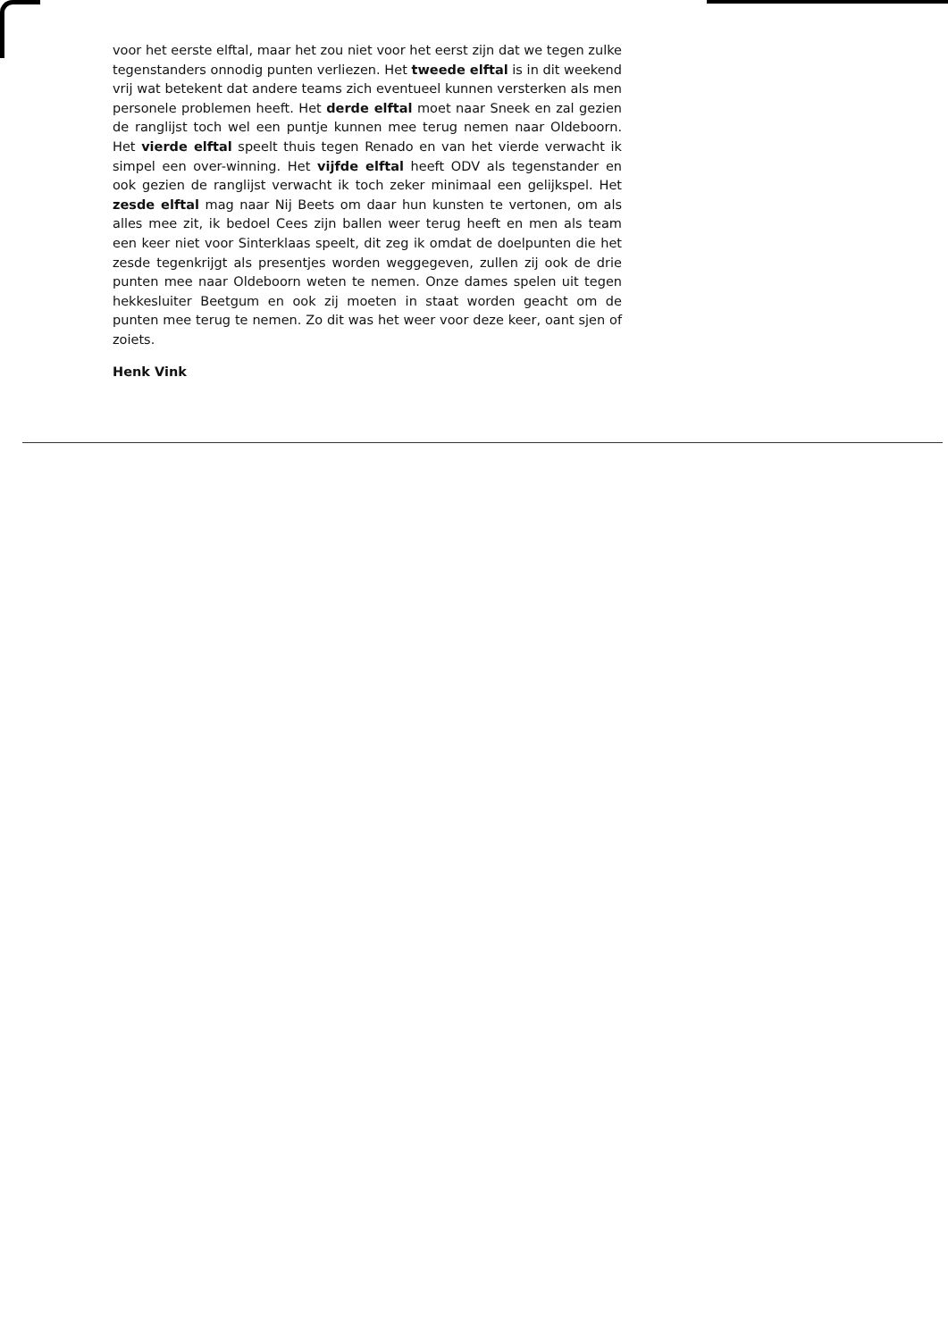voor het eerste elftal, maar het zou niet voor het eerst zijn dat we tegen zulke tegenstanders onnodig punten verliezen. Het tweede elftal is in dit weekend vrij wat betekent dat andere teams zich eventueel kunnen versterken als men personele problemen heeft. Het derde elftal moet naar Sneek en zal gezien de ranglijst toch wel een puntje kunnen mee terug nemen naar Oldeboorn. Het vierde elftal speelt thuis tegen Renado en van het vierde verwacht ik simpel een over-winning. Het vijfde elftal heeft ODV als tegenstander en ook gezien de ranglijst verwacht ik toch zeker minimaal een gelijkspel. Het zesde elftal mag naar Nij Beets om daar hun kunsten te vertonen, om als alles mee zit, ik bedoel Cees zijn ballen weer terug heeft en men als team een keer niet voor Sinterklaas speelt, dit zeg ik omdat de doelpunten die het zesde tegenkrijgt als presentjes worden weggegeven, zullen zij ook de drie punten mee naar Oldeboorn weten te nemen. Onze dames spelen uit tegen hekkesluiter Beetgum en ook zij moeten in staat worden geacht om de punten mee terug te nemen. Zo dit was het weer voor deze keer, oant sjen of zoiets.
Henk Vink